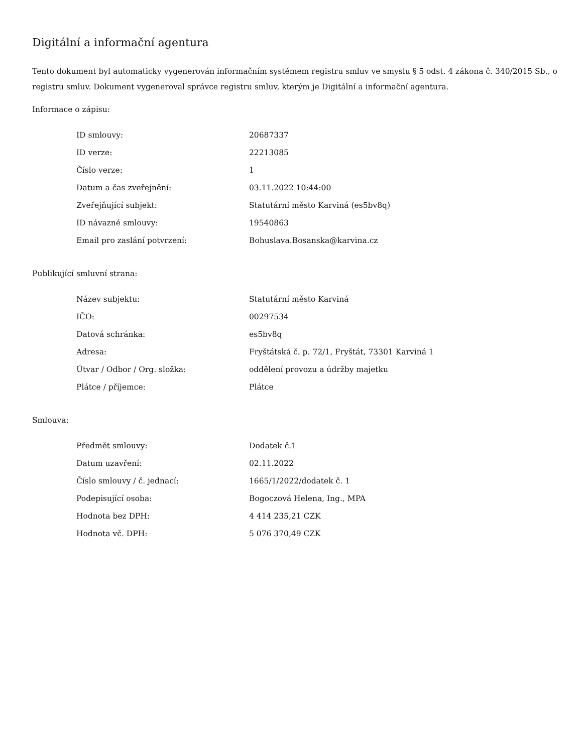Digitální a informační agentura
Tento dokument byl automaticky vygenerován informačním systémem registru smluv ve smyslu § 5 odst. 4 zákona č. 340/2015 Sb., o registru smluv. Dokument vygeneroval správce registru smluv, kterým je Digitální a informační agentura.
Informace o zápisu:
| ID smlouvy: | 20687337 |
| ID verze: | 22213085 |
| Číslo verze: | 1 |
| Datum a čas zveřejnění: | 03.11.2022 10:44:00 |
| Zveřejňující subjekt: | Statutární město Karviná (es5bv8q) |
| ID návazné smlouvy: | 19540863 |
| Email pro zaslání potvrzení: | Bohuslava.Bosanska@karvina.cz |
Publikující smluvní strana:
| Název subjektu: | Statutární město Karviná |
| IČO: | 00297534 |
| Datová schránka: | es5bv8q |
| Adresa: | Fryštátská č. p. 72/1, Fryštát, 73301 Karviná 1 |
| Útvar / Odbor / Org. složka: | oddělení provozu a údržby majetku |
| Plátce / příjemce: | Plátce |
Smlouva:
| Předmět smlouvy: | Dodatek č.1 |
| Datum uzavření: | 02.11.2022 |
| Číslo smlouvy / č. jednací: | 1665/1/2022/dodatek č. 1 |
| Podepisující osoba: | Bogoczová Helena, Ing., MPA |
| Hodnota bez DPH: | 4 414 235,21 CZK |
| Hodnota vč. DPH: | 5 076 370,49 CZK |